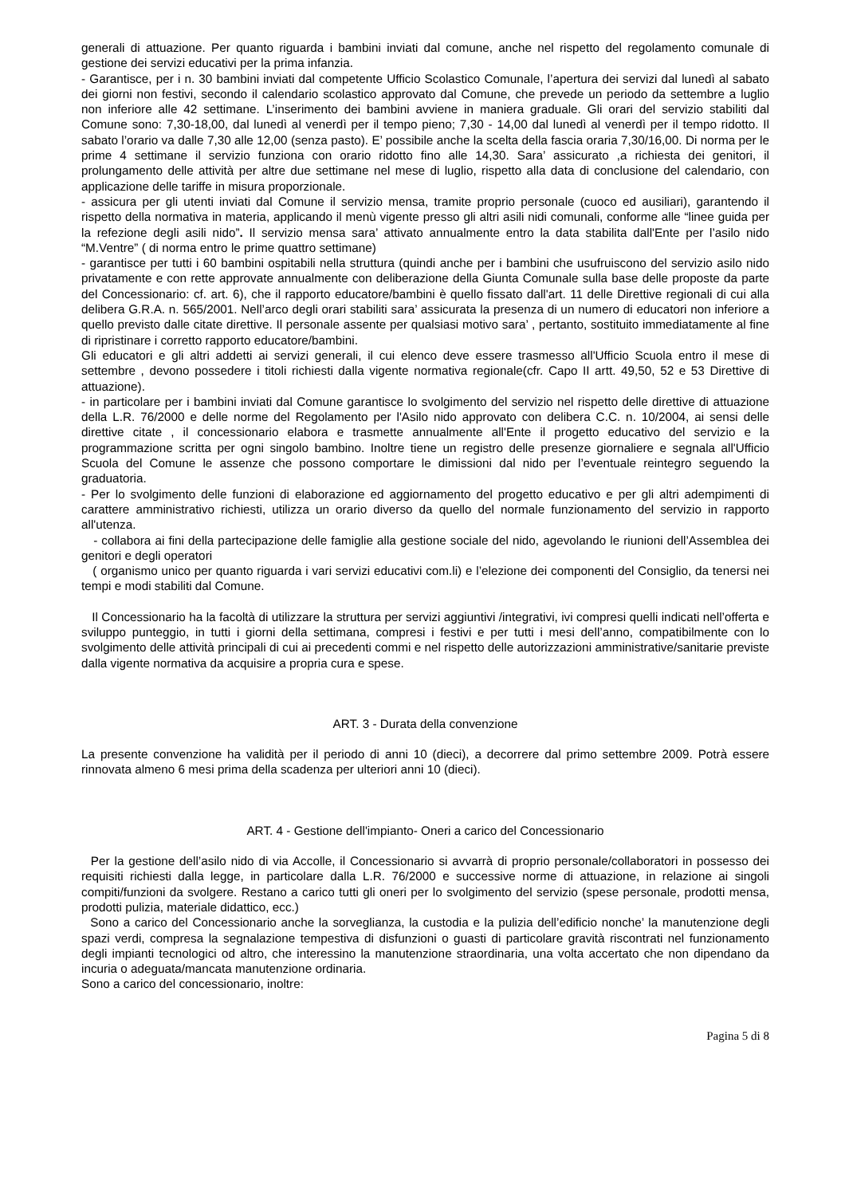generali di attuazione. Per quanto riguarda i bambini inviati dal comune, anche nel rispetto del regolamento comunale di gestione dei servizi educativi per la prima infanzia.
- Garantisce, per i n. 30 bambini inviati dal competente Ufficio Scolastico Comunale, l’apertura dei servizi dal lunedì al sabato dei giorni non festivi, secondo il calendario scolastico approvato dal Comune, che prevede un periodo da settembre a luglio non inferiore alle 42 settimane. L’inserimento dei bambini avviene in maniera graduale. Gli orari del servizio stabiliti dal Comune sono: 7,30-18,00, dal lunedì al venerdì per il tempo pieno; 7,30 - 14,00 dal lunedì al venerdì per il tempo ridotto. Il sabato l’orario va dalle 7,30 alle 12,00 (senza pasto). E’ possibile anche la scelta della fascia oraria 7,30/16,00. Di norma per le prime 4 settimane il servizio funziona con orario ridotto fino alle 14,30. Sara’ assicurato ,a richiesta dei genitori, il prolungamento delle attività per altre due settimane nel mese di luglio, rispetto alla data di conclusione del calendario, con applicazione delle tariffe in misura proporzionale.
- assicura per gli utenti inviati dal Comune il servizio mensa, tramite proprio personale (cuoco ed ausiliari), garantendo il rispetto della normativa in materia, applicando il menù vigente presso gli altri asili nidi comunali, conforme alle “linee guida per la refezione degli asili nido”. Il servizio mensa sara’ attivato annualmente entro la data stabilita dall'Ente per l’asilo nido “M.Ventre” ( di norma entro le prime quattro settimane)
- garantisce per tutti i 60 bambini ospitabili nella struttura (quindi anche per i bambini che usufruiscono del servizio asilo nido privatamente e con rette approvate annualmente con deliberazione della Giunta Comunale sulla base delle proposte da parte del Concessionario: cf. art. 6), che il rapporto educatore/bambini è quello fissato dall'art. 11 delle Direttive regionali di cui alla delibera G.R.A. n. 565/2001. Nell’arco degli orari stabiliti sara’ assicurata la presenza di un numero di educatori non inferiore a quello previsto dalle citate direttive. Il personale assente per qualsiasi motivo sara’ , pertanto, sostituito immediatamente al fine di ripristinare i corretto rapporto educatore/bambini.
Gli educatori e gli altri addetti ai servizi generali, il cui elenco deve essere trasmesso all'Ufficio Scuola entro il mese di settembre , devono possedere i titoli richiesti dalla vigente normativa regionale(cfr. Capo II artt. 49,50, 52 e 53 Direttive di attuazione).
- in particolare per i bambini inviati dal Comune garantisce lo svolgimento del servizio nel rispetto delle direttive di attuazione della L.R. 76/2000 e delle norme del Regolamento per l'Asilo nido approvato con delibera C.C. n. 10/2004, ai sensi delle direttive citate , il concessionario elabora e trasmette annualmente all'Ente il progetto educativo del servizio e la programmazione scritta per ogni singolo bambino. Inoltre tiene un registro delle presenze giornaliere e segnala all'Ufficio Scuola del Comune le assenze che possono comportare le dimissioni dal nido per l’eventuale reintegro seguendo la graduatoria.
- Per lo svolgimento delle funzioni di elaborazione ed aggiornamento del progetto educativo e per gli altri adempimenti di carattere amministrativo richiesti, utilizza un orario diverso da quello del normale funzionamento del servizio in rapporto all'utenza.
- collabora ai fini della partecipazione delle famiglie alla gestione sociale del nido, agevolando le riunioni dell’Assemblea dei genitori e degli operatori
( organismo unico per quanto riguarda i vari servizi educativi com.li) e l’elezione dei componenti del Consiglio, da tenersi nei tempi e modi stabiliti dal Comune.
Il Concessionario ha la facoltà di utilizzare la struttura per servizi aggiuntivi /integrativi, ivi compresi quelli indicati nell’offerta e sviluppo punteggio, in tutti i giorni della settimana, compresi i festivi e per tutti i mesi dell’anno, compatibilmente con lo svolgimento delle attività principali di cui ai precedenti commi e nel rispetto delle autorizzazioni amministrative/sanitarie previste dalla vigente normativa da acquisire a propria cura e spese.
ART. 3 - Durata della convenzione
La presente convenzione ha validità per il periodo di anni 10 (dieci), a decorrere dal primo settembre 2009. Potrà essere rinnovata almeno 6 mesi prima della scadenza per ulteriori anni 10 (dieci).
ART. 4 - Gestione dell'impianto- Oneri a carico del Concessionario
Per la gestione dell’asilo nido di via Accolle, il Concessionario si avvarrà di proprio personale/collaboratori in possesso dei requisiti richiesti dalla legge, in particolare dalla L.R. 76/2000 e successive norme di attuazione, in relazione ai singoli compiti/funzioni da svolgere. Restano a carico tutti gli oneri per lo svolgimento del servizio (spese personale, prodotti mensa, prodotti pulizia, materiale didattico, ecc.)
Sono a carico del Concessionario anche la sorveglianza, la custodia e la pulizia dell’edificio nonche’ la manutenzione degli spazi verdi, compresa la segnalazione tempestiva di disfunzioni o guasti di particolare gravità riscontrati nel funzionamento degli impianti tecnologici od altro, che interessino la manutenzione straordinaria, una volta accertato che non dipendano da incuria o adeguata/mancata manutenzione ordinaria.
Sono a carico del concessionario, inoltre:
Pagina 5 di 8